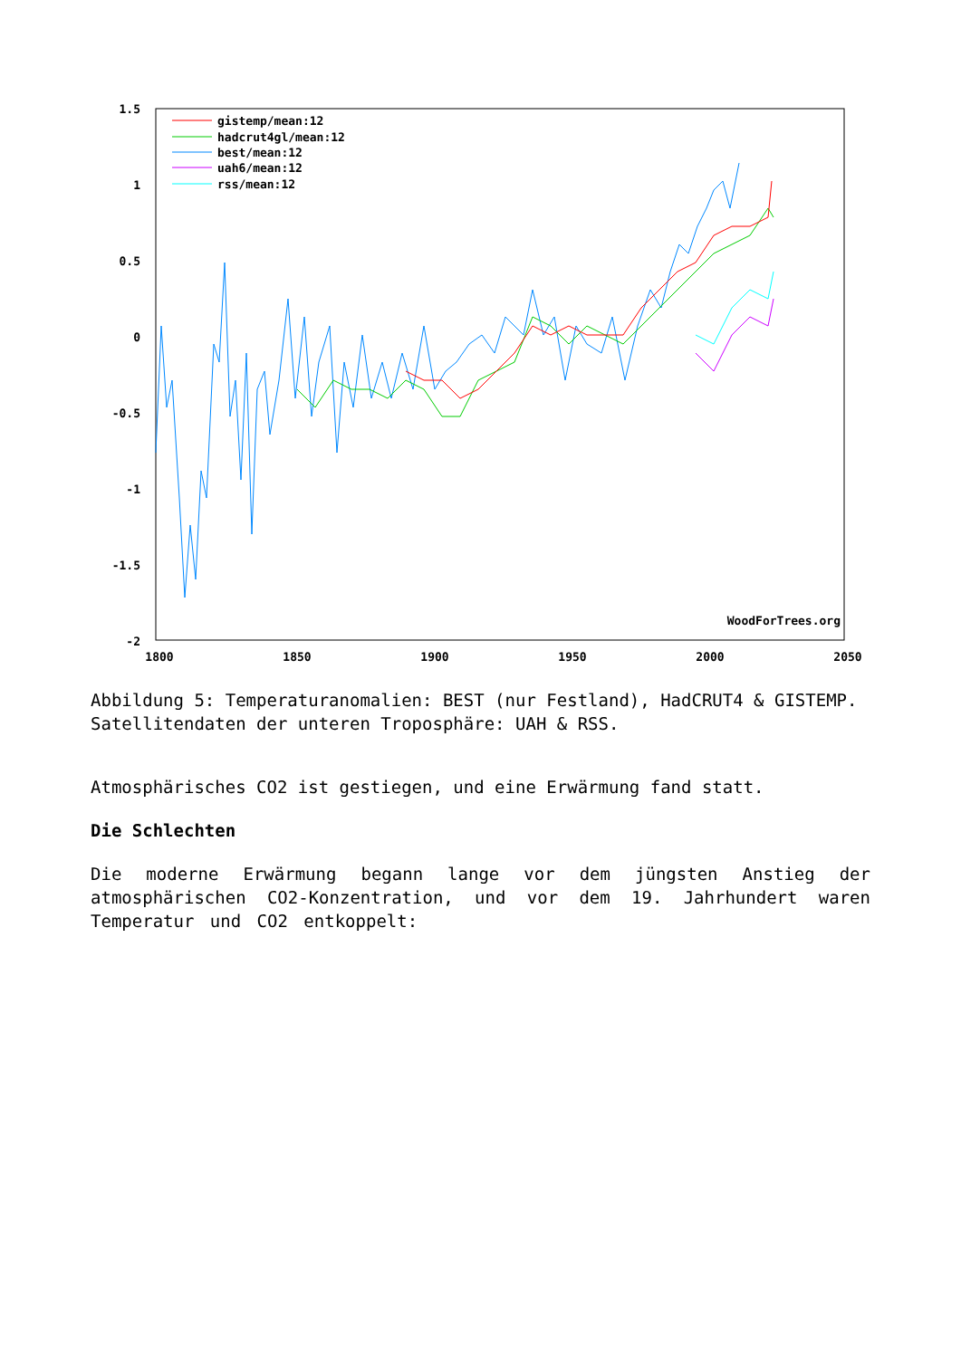1.5
1
0.5
0
-0.5
-1
-1.5
-2
1800
1850
1900
1950
2000
2050
gistemp/mean:12
hadcrut4gl/mean:12
best/mean:12
uah6/mean:12
rss/mean:12
WoodForTrees.org
Abbildung 5: Temperaturanomalien: BEST (nur Festland), HadCRUT4 & GISTEMP. Satellitendaten der unteren Troposphäre: UAH & RSS.
Atmosphärisches CO2 ist gestiegen, und eine Erwärmung fand statt.
Die Schlechten
Die moderne Erwärmung begann lange vor dem jüngsten Anstieg der atmosphärischen CO2-Konzentration, und vor dem 19. Jahrhundert waren Temperatur und CO2 entkoppelt: